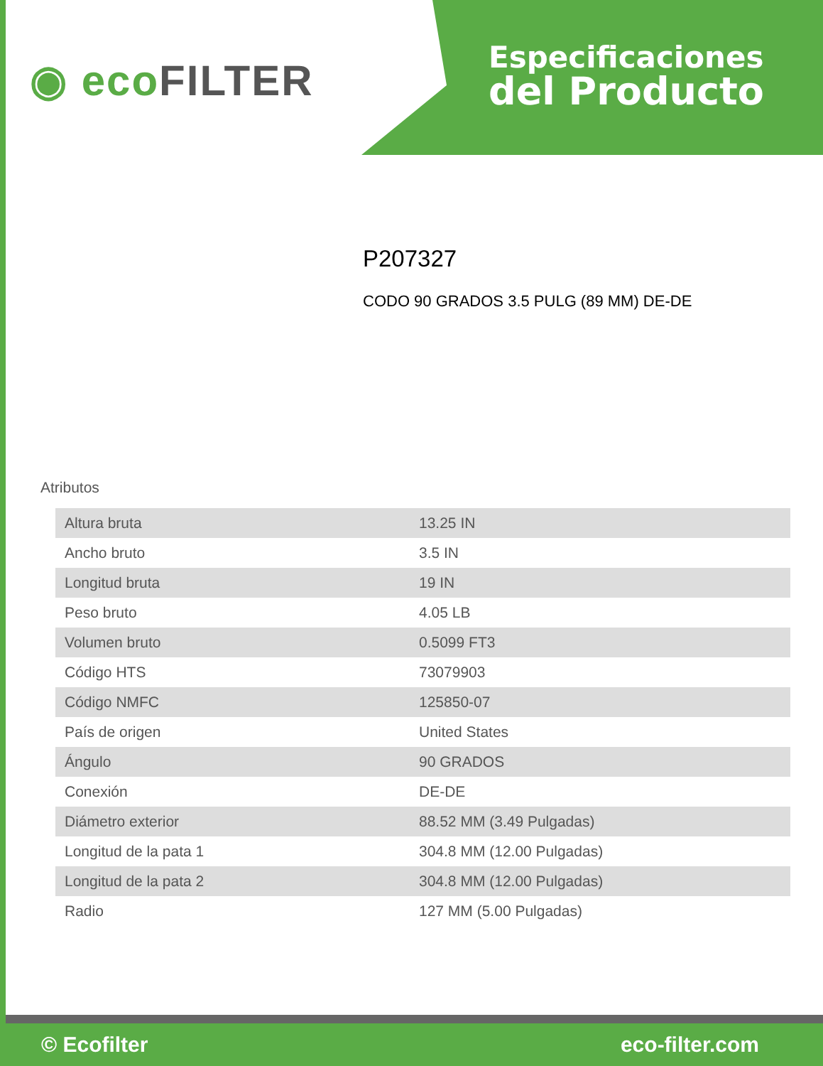◉ eco FILTER
Especificaciones
del Producto
P207327
CODO 90 GRADOS 3.5 PULG (89 MM) DE-DE
Atributos
| Altura bruta | 13.25 IN |
| Ancho bruto | 3.5 IN |
| Longitud bruta | 19 IN |
| Peso bruto | 4.05 LB |
| Volumen bruto | 0.5099 FT3 |
| Código HTS | 73079903 |
| Código NMFC | 125850-07 |
| País de origen | United States |
| Ángulo | 90 GRADOS |
| Conexión | DE-DE |
| Diámetro exterior | 88.52 MM (3.49 Pulgadas) |
| Longitud de la pata 1 | 304.8 MM (12.00 Pulgadas) |
| Longitud de la pata 2 | 304.8 MM (12.00 Pulgadas) |
| Radio | 127 MM (5.00 Pulgadas) |
© Ecofilter eco-filter.com